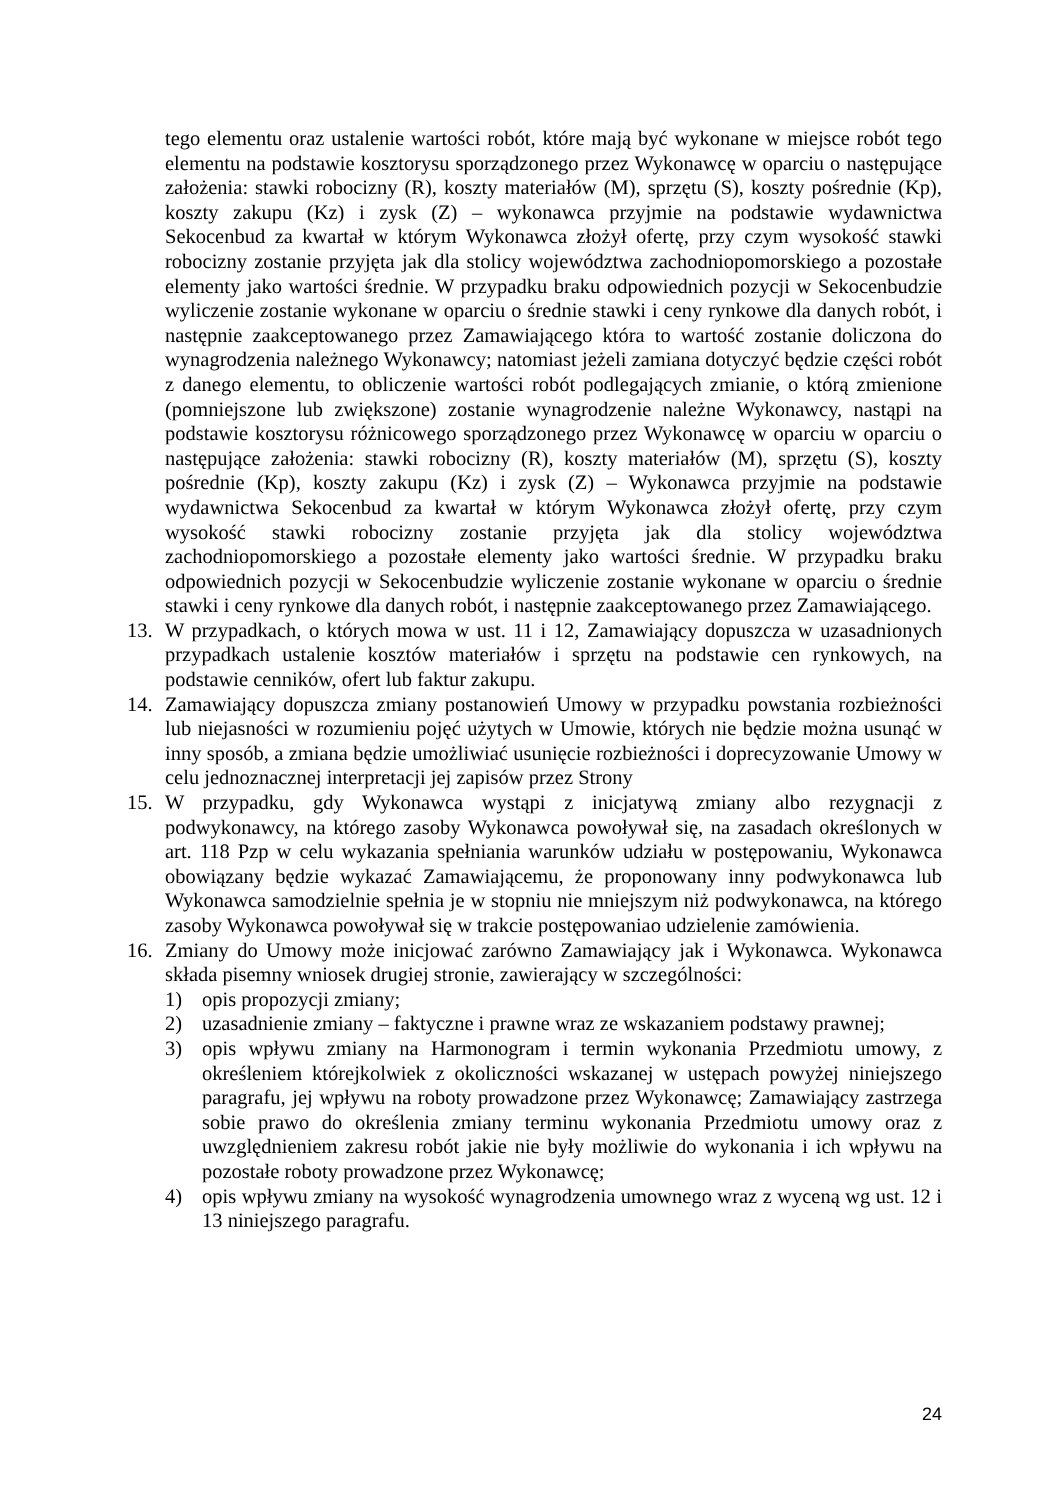tego elementu oraz ustalenie wartości robót, które mają być wykonane w miejsce robót tego elementu na podstawie kosztorysu sporządzonego przez Wykonawcę w oparciu o następujące założenia: stawki robocizny (R), koszty materiałów (M), sprzętu (S), koszty pośrednie (Kp), koszty zakupu (Kz) i zysk (Z) – wykonawca przyjmie na podstawie wydawnictwa Sekocenbud za kwartał w którym Wykonawca złożył ofertę, przy czym wysokość stawki robocizny zostanie przyjęta jak dla stolicy województwa zachodniopomorskiego a pozostałe elementy jako wartości średnie. W przypadku braku odpowiednich pozycji w Sekocenbudzie wyliczenie zostanie wykonane w oparciu o średnie stawki i ceny rynkowe dla danych robót, i następnie zaakceptowanego przez Zamawiającego która to wartość zostanie doliczona do wynagrodzenia należnego Wykonawcy; natomiast jeżeli zamiana dotyczyć będzie części robót z danego elementu, to obliczenie wartości robót podlegających zmianie, o którą zmienione (pomniejszone lub zwiększone) zostanie wynagrodzenie należne Wykonawcy, nastąpi na podstawie kosztorysu różnicowego sporządzonego przez Wykonawcę w oparciu w oparciu o następujące założenia: stawki robocizny (R), koszty materiałów (M), sprzętu (S), koszty pośrednie (Kp), koszty zakupu (Kz) i zysk (Z) – Wykonawca przyjmie na podstawie wydawnictwa Sekocenbud za kwartał w którym Wykonawca złożył ofertę, przy czym wysokość stawki robocizny zostanie przyjęta jak dla stolicy województwa zachodniopomorskiego a pozostałe elementy jako wartości średnie. W przypadku braku odpowiednich pozycji w Sekocenbudzie wyliczenie zostanie wykonane w oparciu o średnie stawki i ceny rynkowe dla danych robót, i następnie zaakceptowanego przez Zamawiającego.
13. W przypadkach, o których mowa w ust. 11 i 12, Zamawiający dopuszcza w uzasadnionych przypadkach ustalenie kosztów materiałów i sprzętu na podstawie cen rynkowych, na podstawie cenników, ofert lub faktur zakupu.
14. Zamawiający dopuszcza zmiany postanowień Umowy w przypadku powstania rozbieżności lub niejasności w rozumieniu pojęć użytych w Umowie, których nie będzie można usunąć w inny sposób, a zmiana będzie umożliwiać usunięcie rozbieżności i doprecyzowanie Umowy w celu jednoznacznej interpretacji jej zapisów przez Strony
15. W przypadku, gdy Wykonawca wystąpi z inicjatywą zmiany albo rezygnacji z podwykonawcy, na którego zasoby Wykonawca powoływał się, na zasadach określonych w art. 118 Pzp w celu wykazania spełniania warunków udziału w postępowaniu, Wykonawca obowiązany będzie wykazać Zamawiającemu, że proponowany inny podwykonawca lub Wykonawca samodzielnie spełnia je w stopniu nie mniejszym niż podwykonawca, na którego zasoby Wykonawca powoływał się w trakcie postępowaniao udzielenie zamówienia.
16. Zmiany do Umowy może inicjować zarówno Zamawiający jak i Wykonawca. Wykonawca składa pisemny wniosek drugiej stronie, zawierający w szczególności:
1) opis propozycji zmiany;
2) uzasadnienie zmiany – faktyczne i prawne wraz ze wskazaniem podstawy prawnej;
3) opis wpływu zmiany na Harmonogram i termin wykonania Przedmiotu umowy, z określeniem którejkolwiek z okoliczności wskazanej w ustępach powyżej niniejszego paragrafu, jej wpływu na roboty prowadzone przez Wykonawcę; Zamawiający zastrzega sobie prawo do określenia zmiany terminu wykonania Przedmiotu umowy oraz z uwzględnieniem zakresu robót jakie nie były możliwie do wykonania i ich wpływu na pozostałe roboty prowadzone przez Wykonawcę;
4) opis wpływu zmiany na wysokość wynagrodzenia umownego wraz z wyceną wg ust. 12 i 13 niniejszego paragrafu.
24